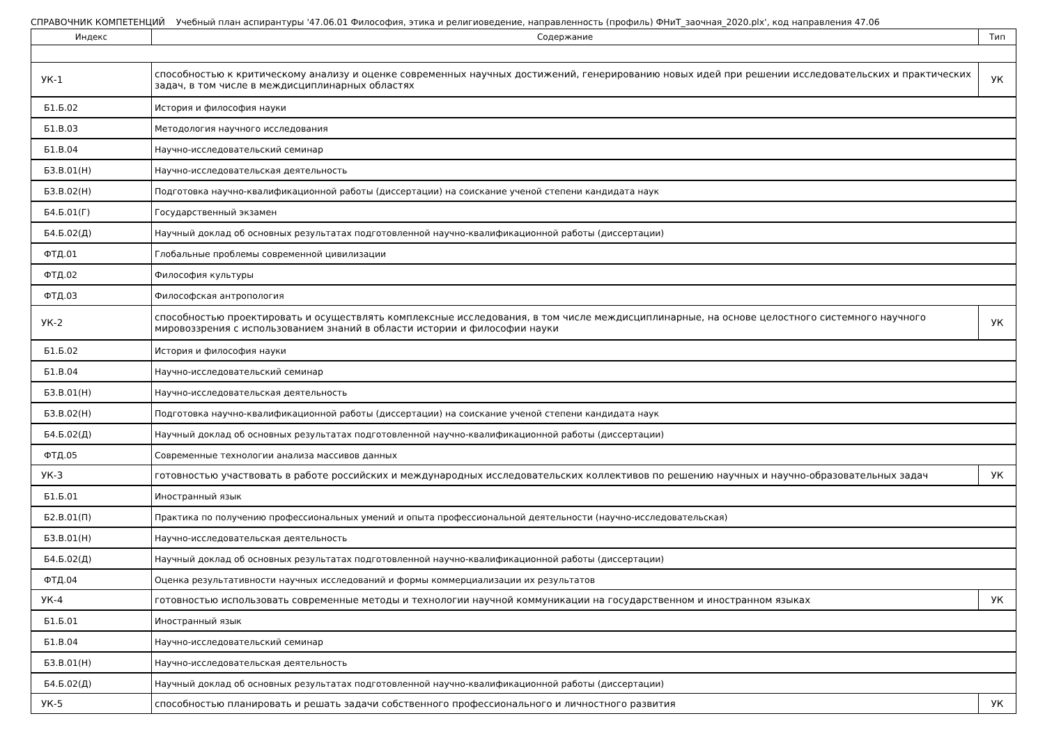СПРАВОЧНИК КОМПЕТЕНЦИЙ Учебный план аспирантуры '47.06.01 Философия, этика и религиоведение, направленность (профиль) ФНиТ_заочная_2020.plx', код направления 47.06
| Индекс | Содержание | Тип |
| --- | --- | --- |
| УК-1 | способностью к критическому анализу и оценке современных научных достижений, генерированию новых идей при решении исследовательских и практических задач, в том числе в междисциплинарных областях | УК |
| Б1.Б.02 | История и философия науки | |
| Б1.В.03 | Методология научного исследования | |
| Б1.В.04 | Научно-исследовательский семинар | |
| Б3.В.01(Н) | Научно-исследовательская деятельность | |
| Б3.В.02(Н) | Подготовка научно-квалификационной работы (диссертации) на соискание ученой степени кандидата наук | |
| Б4.Б.01(Г) | Государственный экзамен | |
| Б4.Б.02(Д) | Научный доклад об основных результатах подготовленной научно-квалификационной работы (диссертации) | |
| ФТД.01 | Глобальные проблемы современной цивилизации | |
| ФТД.02 | Философия культуры | |
| ФТД.03 | Философская антропология | |
| УК-2 | способностью проектировать и осуществлять комплексные исследования, в том числе междисциплинарные, на основе целостного системного научного мировоззрения с использованием знаний в области истории и философии науки | УК |
| Б1.Б.02 | История и философия науки | |
| Б1.В.04 | Научно-исследовательский семинар | |
| Б3.В.01(Н) | Научно-исследовательская деятельность | |
| Б3.В.02(Н) | Подготовка научно-квалификационной работы (диссертации) на соискание ученой степени кандидата наук | |
| Б4.Б.02(Д) | Научный доклад об основных результатах подготовленной научно-квалификационной работы (диссертации) | |
| ФТД.05 | Современные технологии анализа массивов данных | |
| УК-3 | готовностью участвовать в работе российских и международных исследовательских коллективов по решению научных и научно-образовательных задач | УК |
| Б1.Б.01 | Иностранный язык | |
| Б2.В.01(П) | Практика по получению профессиональных умений и опыта профессиональной деятельности (научно-исследовательская) | |
| Б3.В.01(Н) | Научно-исследовательская деятельность | |
| Б4.Б.02(Д) | Научный доклад об основных результатах подготовленной научно-квалификационной работы (диссертации) | |
| ФТД.04 | Оценка результативности научных исследований и формы коммерциализации их результатов | |
| УК-4 | готовностью использовать современные методы и технологии научной коммуникации на государственном и иностранном языках | УК |
| Б1.Б.01 | Иностранный язык | |
| Б1.В.04 | Научно-исследовательский семинар | |
| Б3.В.01(Н) | Научно-исследовательская деятельность | |
| Б4.Б.02(Д) | Научный доклад об основных результатах подготовленной научно-квалификационной работы (диссертации) | |
| УК-5 | способностью планировать и решать задачи собственного профессионального и личностного развития | УК |